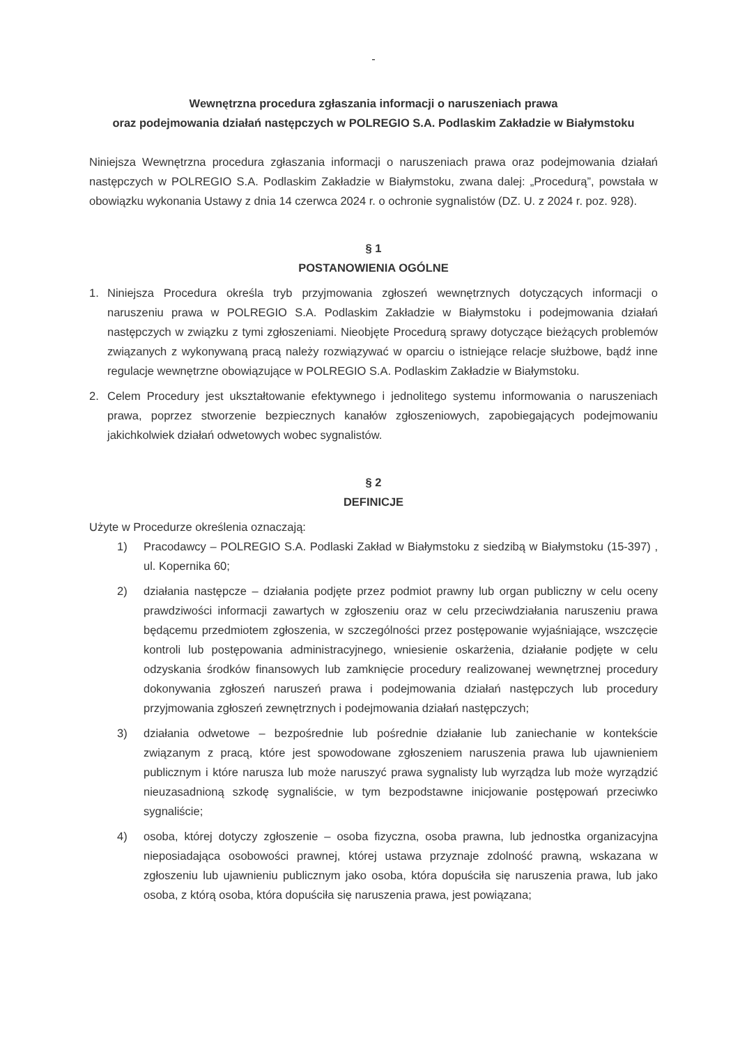-
Wewnętrzna procedura zgłaszania informacji o naruszeniach prawa
oraz podejmowania działań następczych w POLREGIO S.A. Podlaskim Zakładzie w Białymstoku
Niniejsza Wewnętrzna procedura zgłaszania informacji o naruszeniach prawa oraz podejmowania działań następczych w POLREGIO S.A. Podlaskim Zakładzie w Białymstoku, zwana dalej: „Procedurą”, powstała w obowiązku wykonania Ustawy z dnia 14 czerwca 2024 r. o ochronie sygnalistów (DZ. U. z 2024 r. poz. 928).
§ 1
POSTANOWIENIA OGÓLNE
1. Niniejsza Procedura określa tryb przyjmowania zgłoszeń wewnętrznych dotyczących informacji o naruszeniu prawa w POLREGIO S.A. Podlaskim Zakładzie w Białymstoku i podejmowania działań następczych w związku z tymi zgłoszeniami. Nieobjęte Procedurą sprawy dotyczące bieżących problemów związanych z wykonywaną pracą należy rozwiązywać w oparciu o istniejące relacje służbowe, bądź inne regulacje wewnętrzne obowiązujące w POLREGIO S.A. Podlaskim Zakładzie w Białymstoku.
2. Celem Procedury jest ukształtowanie efektywnego i jednolitego systemu informowania o naruszeniach prawa, poprzez stworzenie bezpiecznych kanałów zgłoszeniowych, zapobiegających podejmowaniu jakichkolwiek działań odwetowych wobec sygnalistów.
§ 2
DEFINICJE
Użyte w Procedurze określenia oznaczają:
1) Pracodawcy – POLREGIO S.A. Podlaski Zakład w Białymstoku z siedzibą w Białymstoku (15-397) , ul. Kopernika 60;
2) działania następcze – działania podjęte przez podmiot prawny lub organ publiczny w celu oceny prawdziwości informacji zawartych w zgłoszeniu oraz w celu przeciwdziałania naruszeniu prawa będącemu przedmiotem zgłoszenia, w szczególności przez postępowanie wyjaśniające, wszczęcie kontroli lub postępowania administracyjnego, wniesienie oskarżenia, działanie podjęte w celu odzyskania środków finansowych lub zamknięcie procedury realizowanej wewnętrznej procedury dokonywania zgłoszeń naruszeń prawa i podejmowania działań następczych lub procedury przyjmowania zgłoszeń zewnętrznych i podejmowania działań następczych;
3) działania odwetowe – bezpośrednie lub pośrednie działanie lub zaniechanie w kontekście związanym z pracą, które jest spowodowane zgłoszeniem naruszenia prawa lub ujawnieniem publicznym i które narusza lub może naruszyć prawa sygnalisty lub wyrządza lub może wyrządzić nieuzasadnioną szkodę sygnaliście, w tym bezpodstawne inicjowanie postępowań przeciwko sygnaliście;
4) osoba, której dotyczy zgłoszenie – osoba fizyczna, osoba prawna, lub jednostka organizacyjna nieposiadająca osobowości prawnej, której ustawa przyznaje zdolność prawną, wskazana w zgłoszeniu lub ujawnieniu publicznym jako osoba, która dopuściła się naruszenia prawa, lub jako osoba, z którą osoba, która dopuściła się naruszenia prawa, jest powiązana;